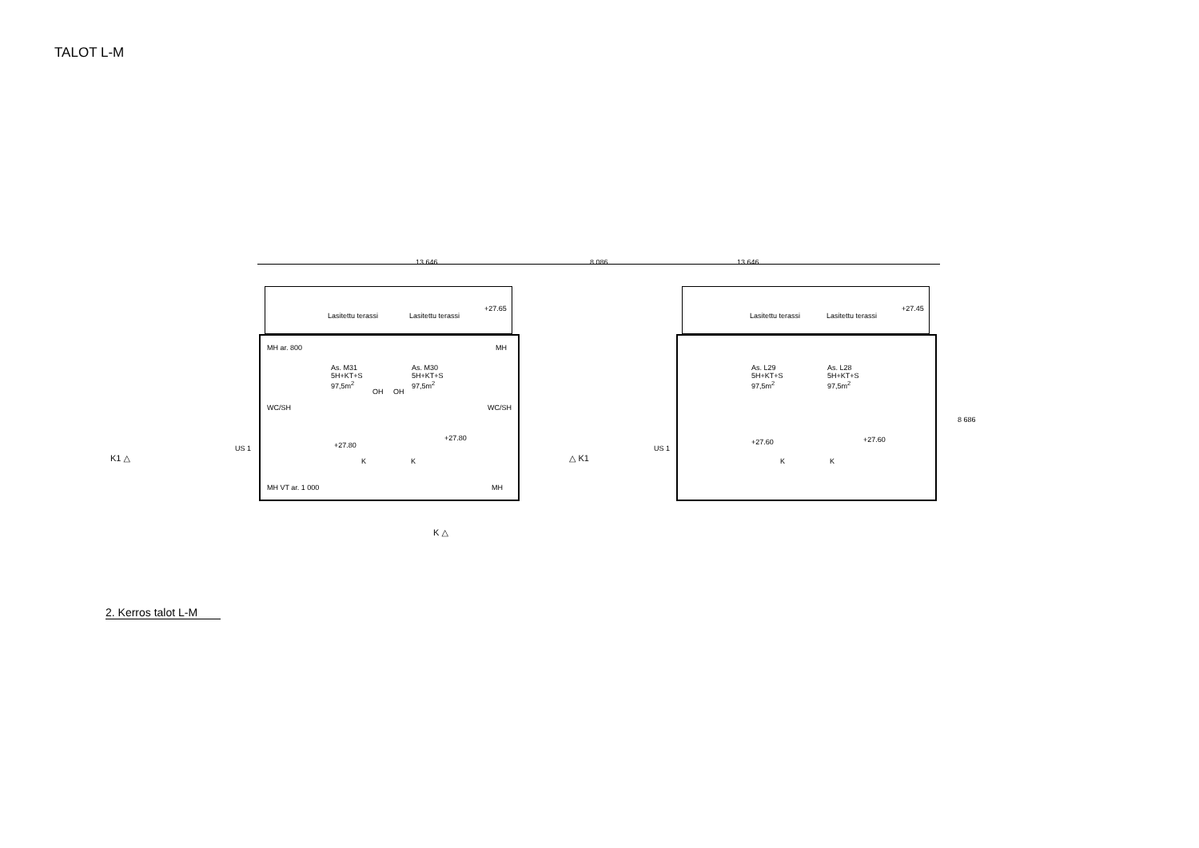TALOT L-M
13 646 8 086 13 646
As. M31
5H+KT+S
97,5m<sup>2</sup>
As. M30
5H+KT+S
97,5m<sup>2</sup>
As. L29
5H+KT+S
97,5m<sup>2</sup>
As. L28
5H+KT+S
97,5m<sup>2</sup>
Lasitettu terassi Lasitettu terassi Lasitettu terassi Lasitettu terassi
MH ar. 800 MH
WC/SH WC/SH
OH OH
K K K K
MH VT ar. 1 000 MH
+27.80
+27.80 +27.60 +27.60
+27.65 +27.45
K1 △ △ K1
K △
8 686
US 1 US 1
2. Kerros talot L-M